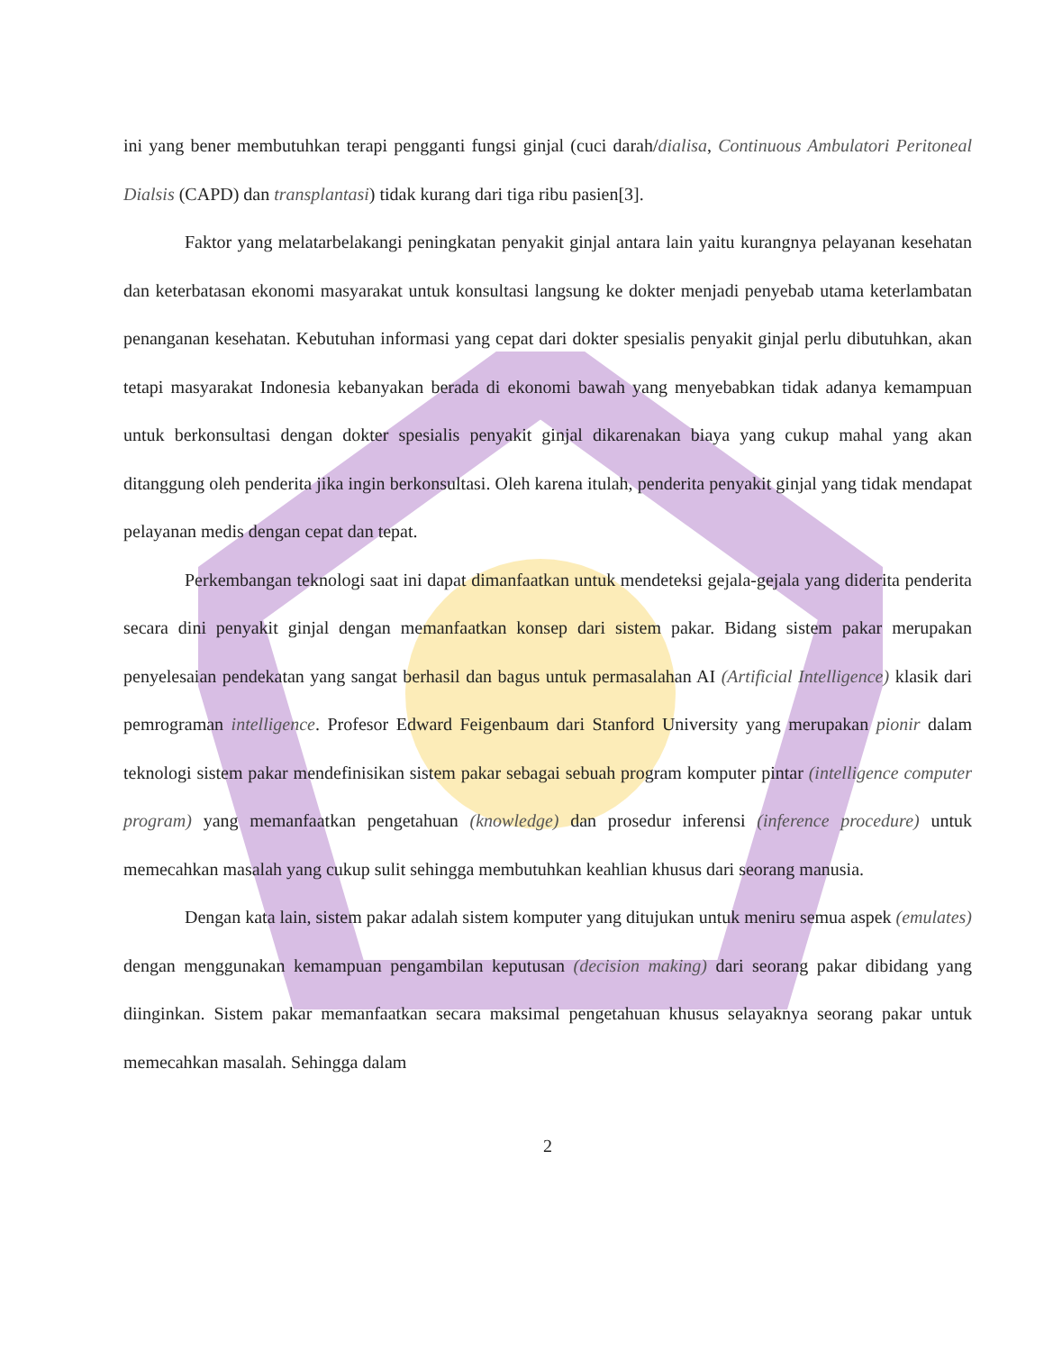ini yang bener membutuhkan terapi pengganti fungsi ginjal (cuci darah/dialisa, Continuous Ambulatori Peritoneal Dialsis (CAPD) dan transplantasi) tidak kurang dari tiga ribu pasien[3].
Faktor yang melatarbelakangi peningkatan penyakit ginjal antara lain yaitu kurangnya pelayanan kesehatan dan keterbatasan ekonomi masyarakat untuk konsultasi langsung ke dokter menjadi penyebab utama keterlambatan penanganan kesehatan. Kebutuhan informasi yang cepat dari dokter spesialis penyakit ginjal perlu dibutuhkan, akan tetapi masyarakat Indonesia kebanyakan berada di ekonomi bawah yang menyebabkan tidak adanya kemampuan untuk berkonsultasi dengan dokter spesialis penyakit ginjal dikarenakan biaya yang cukup mahal yang akan ditanggung oleh penderita jika ingin berkonsultasi. Oleh karena itulah, penderita penyakit ginjal yang tidak mendapat pelayanan medis dengan cepat dan tepat.
Perkembangan teknologi saat ini dapat dimanfaatkan untuk mendeteksi gejala-gejala yang diderita penderita secara dini penyakit ginjal dengan memanfaatkan konsep dari sistem pakar. Bidang sistem pakar merupakan penyelesaian pendekatan yang sangat berhasil dan bagus untuk permasalahan AI (Artificial Intelligence) klasik dari pemrograman intelligence. Profesor Edward Feigenbaum dari Stanford University yang merupakan pionir dalam teknologi sistem pakar mendefinisikan sistem pakar sebagai sebuah program komputer pintar (intelligence computer program) yang memanfaatkan pengetahuan (knowledge) dan prosedur inferensi (inference procedure) untuk memecahkan masalah yang cukup sulit sehingga membutuhkan keahlian khusus dari seorang manusia.
Dengan kata lain, sistem pakar adalah sistem komputer yang ditujukan untuk meniru semua aspek (emulates) dengan menggunakan kemampuan pengambilan keputusan (decision making) dari seorang pakar dibidang yang diinginkan. Sistem pakar memanfaatkan secara maksimal pengetahuan khusus selayaknya seorang pakar untuk memecahkan masalah. Sehingga dalam
2